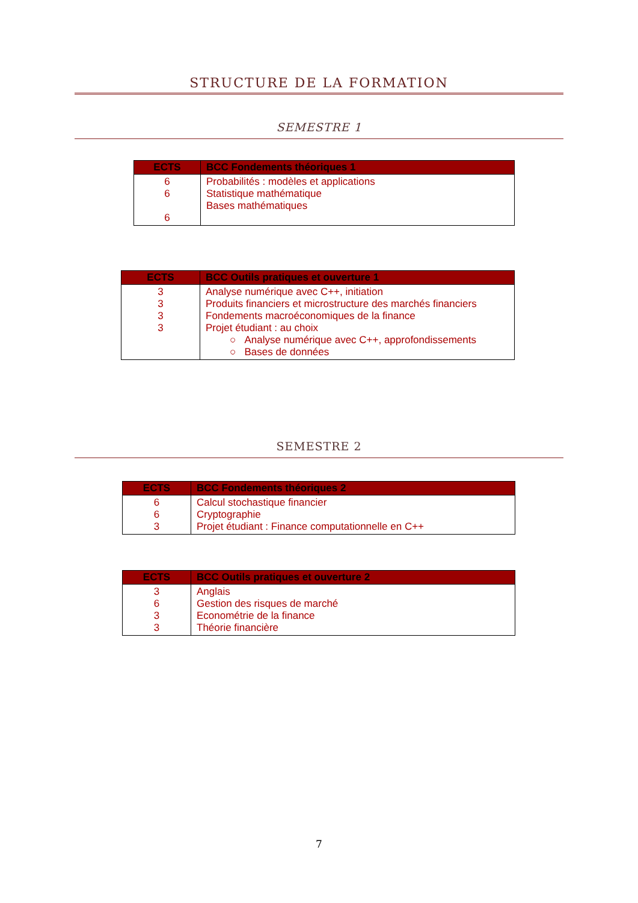STRUCTURE DE LA FORMATION
SEMESTRE 1
| ECTS | BCC Fondements théoriques 1 |
| --- | --- |
| 6 6 6 | Probabilités : modèles et applications Statistique mathématique Bases mathématiques |
| ECTS | BCC Outils pratiques et ouverture 1 |
| --- | --- |
| 3 3 3 3 | Analyse numérique avec C++, initiation Produits financiers et microstructure des marchés financiers Fondements macroéconomiques de la finance Projet étudiant : au choix ○ Analyse numérique avec C++, approfondissements ○ Bases de données |
SEMESTRE 2
| ECTS | BCC Fondements théoriques 2 |
| --- | --- |
| 6 6 3 | Calcul stochastique financier Cryptographie Projet étudiant : Finance computationnelle en C++ |
| ECTS | BCC Outils pratiques et ouverture 2 |
| --- | --- |
| 3 6 3 3 | Anglais Gestion des risques de marché Econométrie de la finance Théorie financière |
7